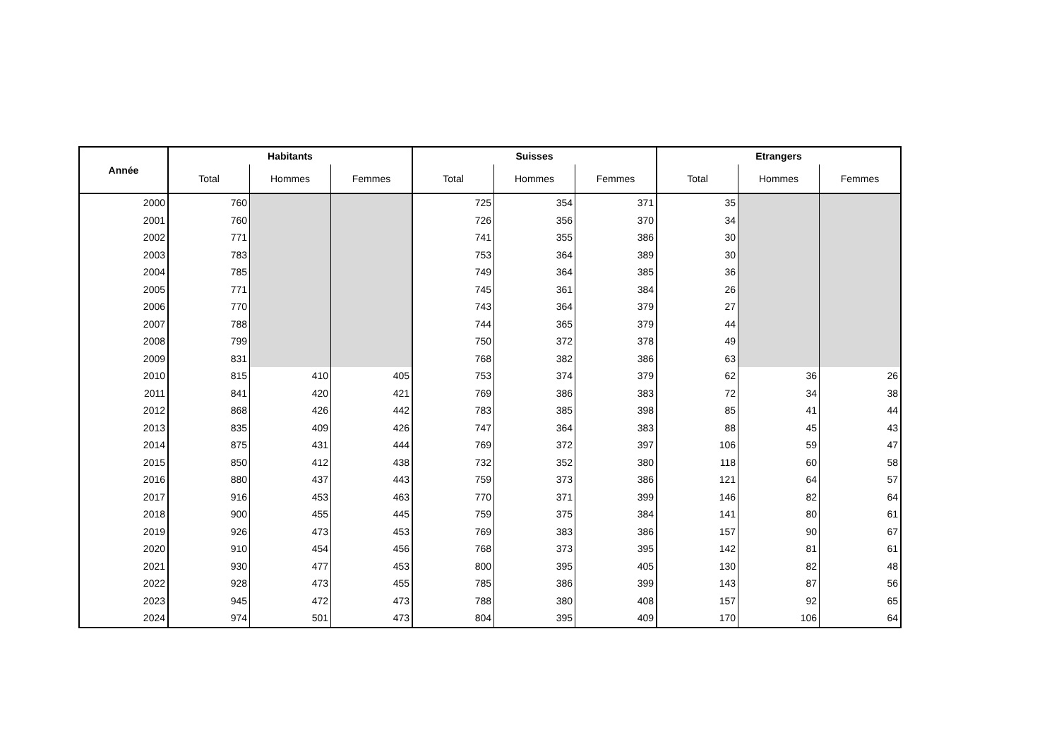| Année | Habitants | | | Suisses | | | Etrangers | | |
| --- | --- | --- | --- | --- | --- | --- | --- | --- | --- |
| | Total | Hommes | Femmes | Total | Hommes | Femmes | Total | Hommes | Femmes |
| 2000 | 760 | | | 725 | 354 | 371 | 35 | | |
| 2001 | 760 | | | 726 | 356 | 370 | 34 | | |
| 2002 | 771 | | | 741 | 355 | 386 | 30 | | |
| 2003 | 783 | | | 753 | 364 | 389 | 30 | | |
| 2004 | 785 | | | 749 | 364 | 385 | 36 | | |
| 2005 | 771 | | | 745 | 361 | 384 | 26 | | |
| 2006 | 770 | | | 743 | 364 | 379 | 27 | | |
| 2007 | 788 | | | 744 | 365 | 379 | 44 | | |
| 2008 | 799 | | | 750 | 372 | 378 | 49 | | |
| 2009 | 831 | | | 768 | 382 | 386 | 63 | | |
| 2010 | 815 | 410 | 405 | 753 | 374 | 379 | 62 | 36 | 26 |
| 2011 | 841 | 420 | 421 | 769 | 386 | 383 | 72 | 34 | 38 |
| 2012 | 868 | 426 | 442 | 783 | 385 | 398 | 85 | 41 | 44 |
| 2013 | 835 | 409 | 426 | 747 | 364 | 383 | 88 | 45 | 43 |
| 2014 | 875 | 431 | 444 | 769 | 372 | 397 | 106 | 59 | 47 |
| 2015 | 850 | 412 | 438 | 732 | 352 | 380 | 118 | 60 | 58 |
| 2016 | 880 | 437 | 443 | 759 | 373 | 386 | 121 | 64 | 57 |
| 2017 | 916 | 453 | 463 | 770 | 371 | 399 | 146 | 82 | 64 |
| 2018 | 900 | 455 | 445 | 759 | 375 | 384 | 141 | 80 | 61 |
| 2019 | 926 | 473 | 453 | 769 | 383 | 386 | 157 | 90 | 67 |
| 2020 | 910 | 454 | 456 | 768 | 373 | 395 | 142 | 81 | 61 |
| 2021 | 930 | 477 | 453 | 800 | 395 | 405 | 130 | 82 | 48 |
| 2022 | 928 | 473 | 455 | 785 | 386 | 399 | 143 | 87 | 56 |
| 2023 | 945 | 472 | 473 | 788 | 380 | 408 | 157 | 92 | 65 |
| 2024 | 974 | 501 | 473 | 804 | 395 | 409 | 170 | 106 | 64 |